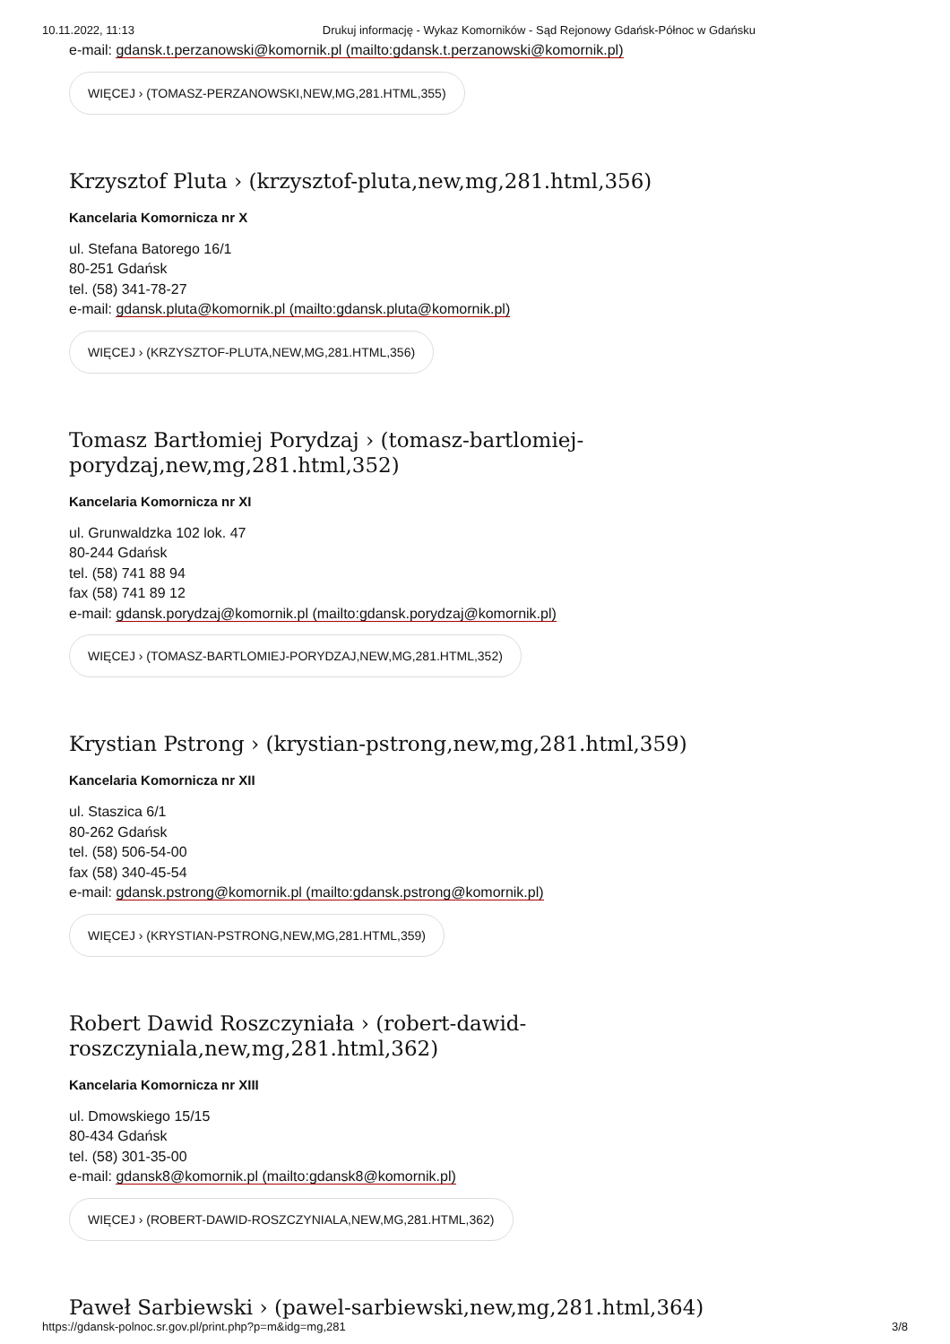10.11.2022, 11:13 Drukuj informację - Wykaz Komorników - Sąd Rejonowy Gdańsk-Północ w Gdańsku
e-mail: gdansk.t.perzanowski@komornik.pl (mailto:gdansk.t.perzanowski@komornik.pl)
WIĘCEJ › (TOMASZ-PERZANOWSKI,NEW,MG,281.HTML,355)
Krzysztof Pluta › (krzysztof-pluta,new,mg,281.html,356)
Kancelaria Komornicza nr X
ul. Stefana Batorego 16/1
80-251 Gdańsk
tel. (58) 341-78-27
e-mail: gdansk.pluta@komornik.pl (mailto:gdansk.pluta@komornik.pl)
WIĘCEJ › (KRZYSZTOF-PLUTA,NEW,MG,281.HTML,356)
Tomasz Bartłomiej Porydzaj › (tomasz-bartlomiej-
porydzaj,new,mg,281.html,352)
Kancelaria Komornicza nr XI
ul. Grunwaldzka 102 lok. 47
80-244 Gdańsk
tel. (58) 741 88 94
fax (58) 741 89 12
e-mail: gdansk.porydzaj@komornik.pl (mailto:gdansk.porydzaj@komornik.pl)
WIĘCEJ › (TOMASZ-BARTLOMIEJ-PORYDZAJ,NEW,MG,281.HTML,352)
Krystian Pstrong › (krystian-pstrong,new,mg,281.html,359)
Kancelaria Komornicza nr XII
ul. Staszica 6/1
80-262 Gdańsk
tel. (58) 506-54-00
fax (58) 340-45-54
e-mail: gdansk.pstrong@komornik.pl (mailto:gdansk.pstrong@komornik.pl)
WIĘCEJ › (KRYSTIAN-PSTRONG,NEW,MG,281.HTML,359)
Robert Dawid Roszczyniała › (robert-dawid-roszczyniala,new,mg,281.html,362)
Kancelaria Komornicza nr XIII
ul. Dmowskiego 15/15
80-434 Gdańsk
tel. (58) 301-35-00
e-mail: gdansk8@komornik.pl (mailto:gdansk8@komornik.pl)
WIĘCEJ › (ROBERT-DAWID-ROSZCZYNIALA,NEW,MG,281.HTML,362)
Paweł Sarbiewski › (pawel-sarbiewski,new,mg,281.html,364)
https://gdansk-polnoc.sr.gov.pl/print.php?p=m&idg=mg,281 3/8